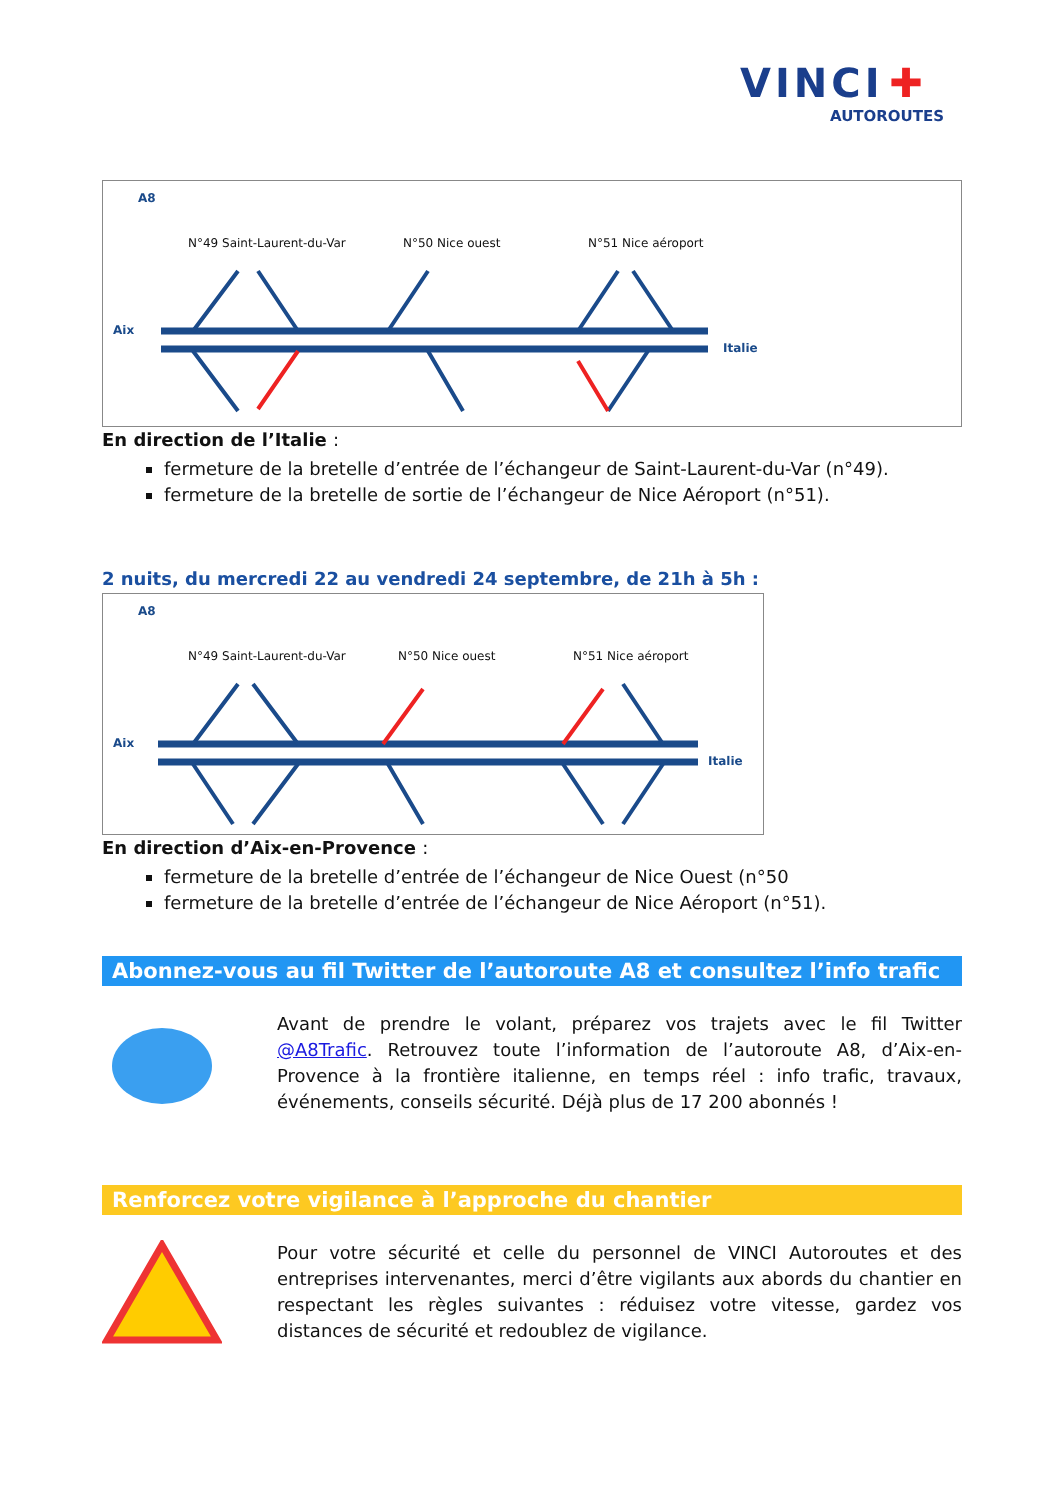VINCI ✚
AUTOROUTES
A8
N°49 Saint-Laurent-du-Var N°50 Nice ouest N°51 Nice aéroport
Aix
Italie
En direction de l’Italie :
fermeture de la bretelle d’entrée de l’échangeur de Saint-Laurent-du-Var (n°49).
fermeture de la bretelle de sortie de l’échangeur de Nice Aéroport (n°51).
2 nuits, du mercredi 22 au vendredi 24 septembre, de 21h à 5h :
A8
N°49 Saint-Laurent-du-Var N°50 Nice ouest N°51 Nice aéroport
Aix
Italie
En direction d’Aix-en-Provence :
fermeture de la bretelle d’entrée de l’échangeur de Nice Ouest (n°50
fermeture de la bretelle d’entrée de l’échangeur de Nice Aéroport (n°51).
Abonnez-vous au fil Twitter de l’autoroute A8 et consultez l’info trafic
Avant de prendre le volant, préparez vos trajets avec le fil Twitter @A8Trafic. Retrouvez toute l’information de l’autoroute A8, d’Aix-en-Provence à la frontière italienne, en temps réel : info trafic, travaux, événements, conseils sécurité. Déjà plus de 17 200 abonnés !
Renforcez votre vigilance à l’approche du chantier
Pour votre sécurité et celle du personnel de VINCI Autoroutes et des entreprises intervenantes, merci d’être vigilants aux abords du chantier en respectant les règles suivantes : réduisez votre vitesse, gardez vos distances de sécurité et redoublez de vigilance.